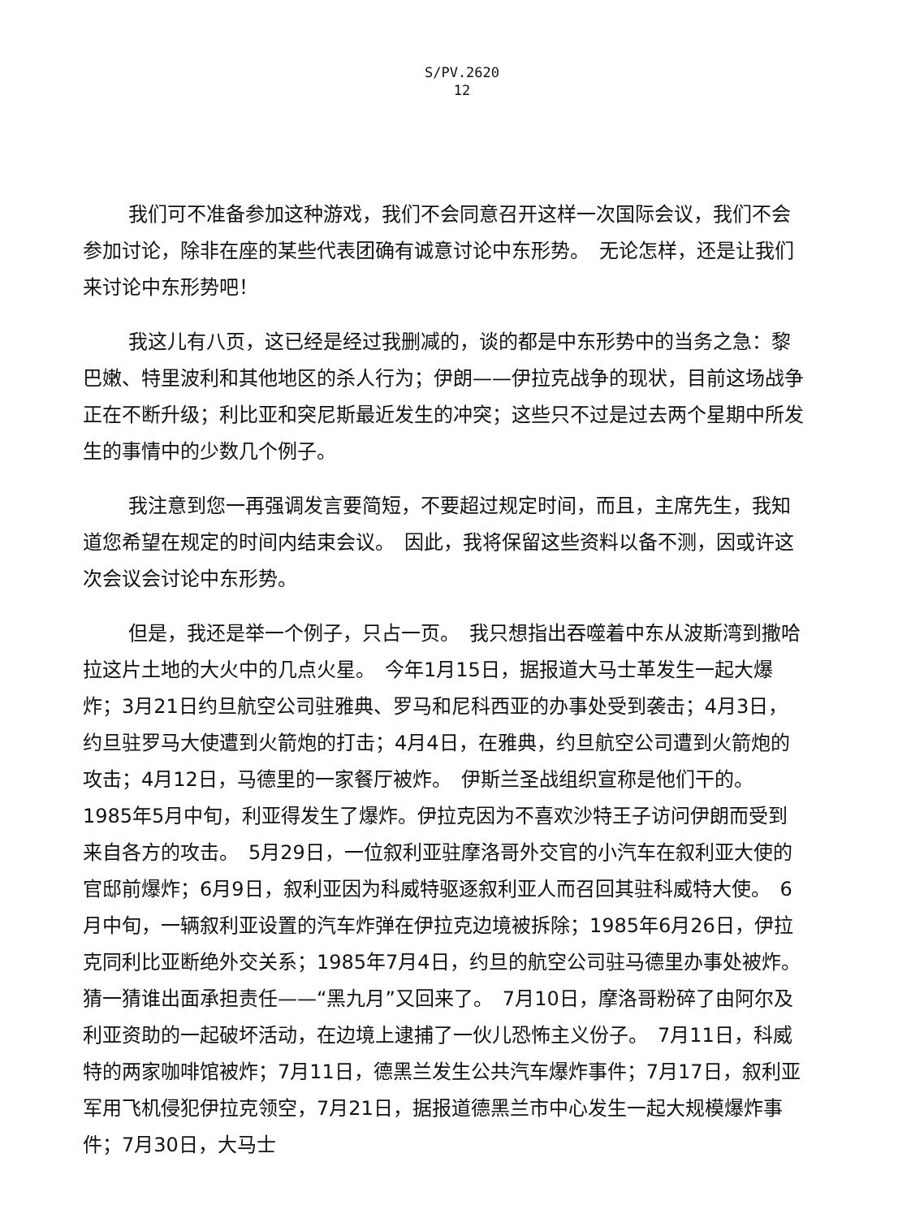S/PV.2620
12
我们可不准备参加这种游戏，我们不会同意召开这样一次国际会议，我们不会参加讨论，除非在座的某些代表团确有诚意讨论中东形势。　无论怎样，还是让我们来讨论中东形势吧！
我这儿有八页，这已经是经过我删减的，谈的都是中东形势中的当务之急：黎巴嫩、特里波利和其他地区的杀人行为；伊朗——伊拉克战争的现状，目前这场战争正在不断升级；利比亚和突尼斯最近发生的冲突；这些只不过是过去两个星期中所发生的事情中的少数几个例子。
我注意到您一再强调发言要简短，不要超过规定时间，而且，主席先生，我知道您希望在规定的时间内结束会议。　因此，我将保留这些资料以备不测，因或许这次会议会讨论中东形势。
但是，我还是举一个例子，只占一页。　我只想指出吞噬着中东从波斯湾到撒哈拉这片土地的大火中的几点火星。　今年1月15日，据报道大马士革发生一起大爆炸；3月21日约旦航空公司驻雅典、罗马和尼科西亚的办事处受到袭击；4月3日，约旦驻罗马大使遭到火箭炮的打击；4月4日，在雅典，约旦航空公司遭到火箭炮的攻击；4月12日，马德里的一家餐厅被炸。　伊斯兰圣战组织宣称是他们干的。　1985年5月中旬，利亚得发生了爆炸。伊拉克因为不喜欢沙特王子访问伊朗而受到来自各方的攻击。　5月29日，一位叙利亚驻摩洛哥外交官的小汽车在叙利亚大使的官邸前爆炸；6月9日，叙利亚因为科威特驱逐叙利亚人而召回其驻科威特大使。　6月中旬，一辆叙利亚设置的汽车炸弹在伊拉克边境被拆除；1985年6月26日，伊拉克同利比亚断绝外交关系；1985年7月4日，约旦的航空公司驻马德里办事处被炸。　猜一猜谁出面承担责任——“黑九月”又回来了。　7月10日，摩洛哥粉碎了由阿尔及利亚资助的一起破坏活动，在边境上逮捕了一伙儿恐怖主义份子。　7月11日，科威特的两家咖啡馆被炸；7月11日，德黑兰发生公共汽车爆炸事件；7月17日，叙利亚军用飞机侵犯伊拉克领空，7月21日，据报道德黑兰市中心发生一起大规模爆炸事件；7月30日，大马士